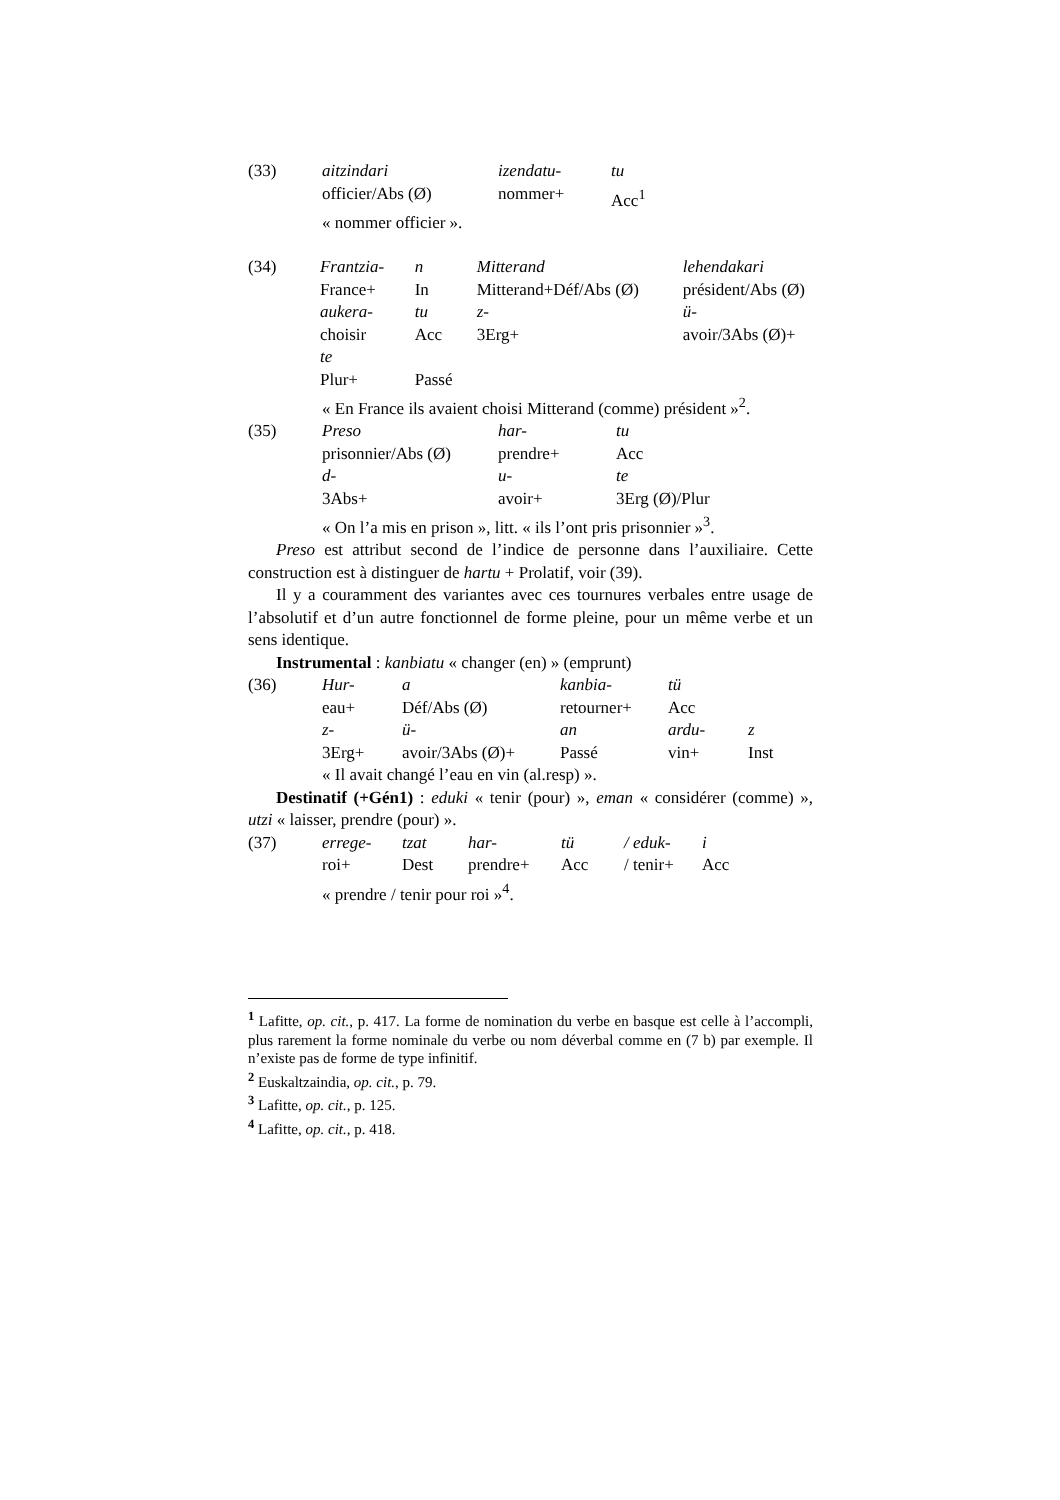| (33) | aitzindari | izendatu- | tu |
| | officier/Abs (Ø) | nommer+ | Acc<sup>1</sup> |
« nommer officier ».
| (34) | Frantzia- | n | Mitterand | lehendakari |
| | France+ | In | Mitterand+Déf/Abs (Ø) | président/Abs (Ø) |
| | aukera- | tu | z- | ü- |
| | choisir | Acc | 3Erg+ | avoir/3Abs (Ø)+ |
| | te | | | |
| | Plur+ | Passé | | |
« En France ils avaient choisi Mitterand (comme) président »<sup>2</sup>.
| (35) | Preso | har- | tu |
| | prisonnier/Abs (Ø) | prendre+ | Acc |
| | d- | u- | te |
| | 3Abs+ | avoir+ | 3Erg (Ø)/Plur |
« On l’a mis en prison », litt. « ils l’ont pris prisonnier »<sup>3</sup>.
Preso est attribut second de l’indice de personne dans l’auxiliaire. Cette construction est à distinguer de hartu + Prolatif, voir (39).
Il y a couramment des variantes avec ces tournures verbales entre usage de l’absolutif et d’un autre fonctionnel de forme pleine, pour un même verbe et un sens identique.
Instrumental : kanbiatu « changer (en) » (emprunt)
| (36) | Hur- | a | kanbia- | tü | |
| | eau+ | Déf/Abs (Ø) | retourner+ | Acc | |
| | z- | ü- | an | ardu- | z |
| | 3Erg+ | avoir/3Abs (Ø)+ | Passé | vin+ | Inst |
« Il avait changé l’eau en vin (al.resp) ».
Destinatif (+Gén1) : eduki « tenir (pour) », eman « considérer (comme) », utzi « laisser, prendre (pour) ».
| (37) | errege- | tzat | har- | tü | / eduk- | i |
| | roi+ | Dest | prendre+ | Acc | / tenir+ | Acc |
« prendre / tenir pour roi »<sup>4</sup>.
<sup>1</sup> Lafitte, op. cit., p. 417. La forme de nomination du verbe en basque est celle à l’accompli, plus rarement la forme nominale du verbe ou nom déverbal comme en (7 b) par exemple. Il n’existe pas de forme de type infinitif.
<sup>2</sup> Euskaltzaindia, op. cit., p. 79.
<sup>3</sup> Lafitte, op. cit., p. 125.
<sup>4</sup> Lafitte, op. cit., p. 418.